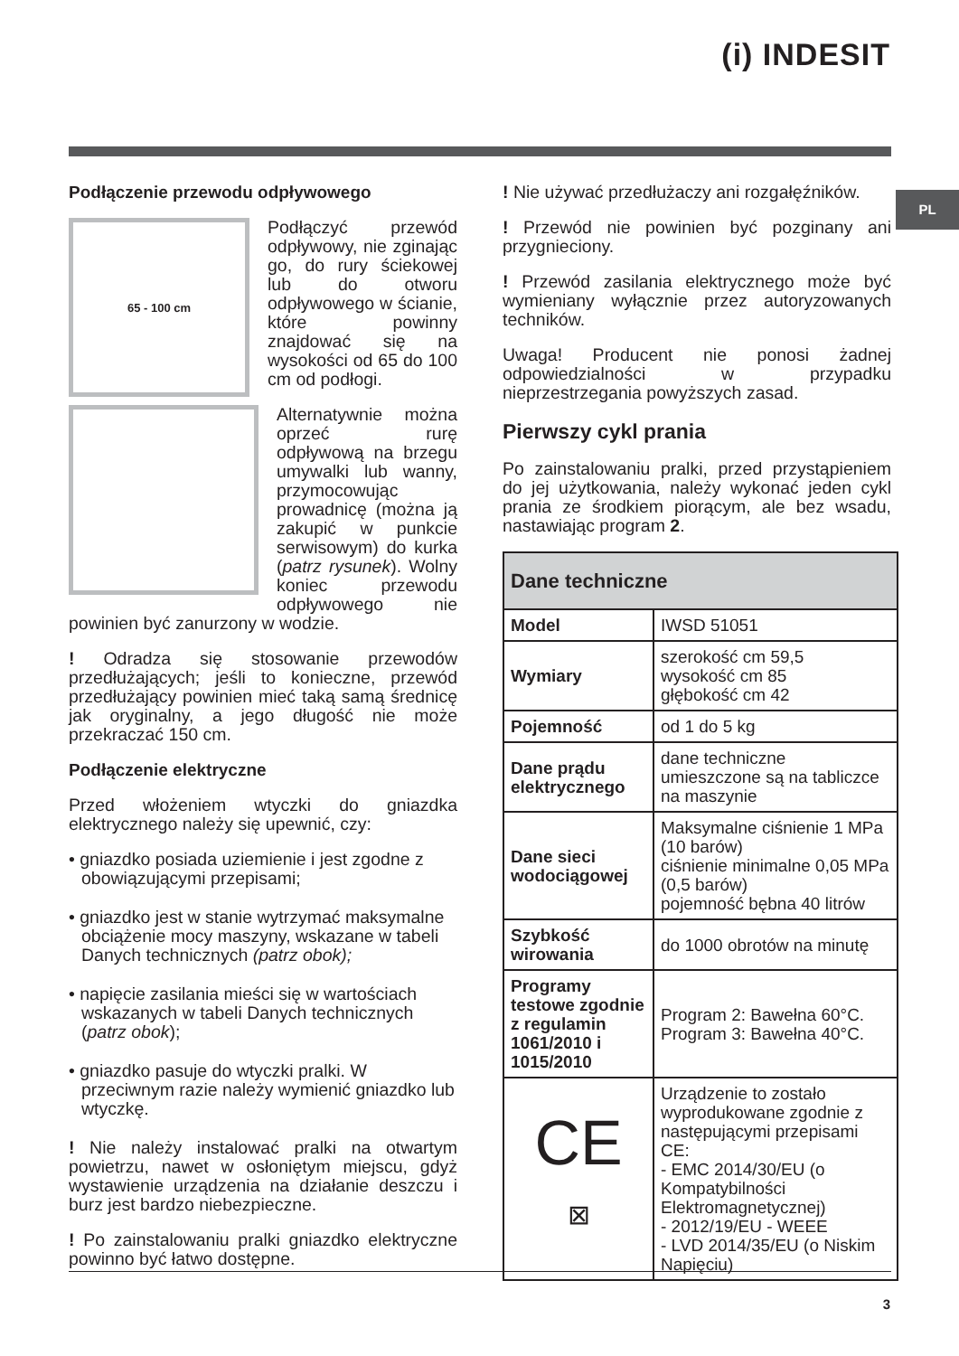(i) INDESIT
PL
Podłączenie przewodu odpływowego
65 - 100 cm
Podłączyć przewód odpływowy, nie zginając go, do rury ściekowej lub do otworu odpływowego w ścianie, które powinny znajdować się na wysokości od 65 do 100 cm od podłogi.
Alternatywnie można oprzeć rurę odpływową na brzegu umywalki lub wanny, przymocowując prowadnicę (można ją zakupić w punkcie serwisowym) do kurka (patrz rysunek). Wolny koniec przewodu odpływowego nie powinien być zanurzony w wodzie.
! Odradza się stosowanie przewodów przedłużających; jeśli to konieczne, przewód przedłużający powinien mieć taką samą średnicę jak oryginalny, a jego długość nie może przekraczać 150 cm.
Podłączenie elektryczne
Przed włożeniem wtyczki do gniazdka elektrycznego należy się upewnić, czy:
• gniazdko posiada uziemienie i jest zgodne z obowiązującymi przepisami;
• gniazdko jest w stanie wytrzymać maksymalne obciążenie mocy maszyny, wskazane w tabeli Danych technicznych (patrz obok);
• napięcie zasilania mieści się w wartościach wskazanych w tabeli Danych technicznych (patrz obok);
• gniazdko pasuje do wtyczki pralki. W przeciwnym razie należy wymienić gniazdko lub wtyczkę.
! Nie należy instalować pralki na otwartym powietrzu, nawet w osłoniętym miejscu, gdyż wystawienie urządzenia na działanie deszczu i burz jest bardzo niebezpieczne.
! Po zainstalowaniu pralki gniazdko elektryczne powinno być łatwo dostępne.
! Nie używać przedłużaczy ani rozgałęźników.
! Przewód nie powinien być pozginany ani przygnieciony.
! Przewód zasilania elektrycznego może być wymieniany wyłącznie przez autoryzowanych techników.
Uwaga! Producent nie ponosi żadnej odpowiedzialności w przypadku nieprzestrzegania powyższych zasad.
Pierwszy cykl prania
Po zainstalowaniu pralki, przed przystąpieniem do jej użytkowania, należy wykonać jeden cykl prania ze środkiem piorącym, ale bez wsadu, nastawiając program 2.
| Dane techniczne | |
| --- | --- |
| Model | IWSD 51051 |
| Wymiary | szerokość cm 59,5 wysokość cm 85 głębokość cm 42 |
| Pojemność | od 1 do 5 kg |
| Dane prądu elektrycznego | dane techniczne umieszczone są na tabliczce na maszynie |
| Dane sieci wodociągowej | Maksymalne ciśnienie 1 MPa (10 barów) ciśnienie minimalne 0,05 MPa (0,5 barów) pojemność bębna 40 litrów |
| Szybkość wirowania | do 1000 obrotów na minutę |
| Programy testowe zgodnie z regulamin 1061/2010 i 1015/2010 | Program 2: Bawełna 60°C. Program 3: Bawełna 40°C. |
| CE ⊠ | Urządzenie to zostało wyprodukowane zgodnie z następującymi przepisami CE: - EMC 2014/30/EU (o Kompatybilności Elektromagnetycznej) - 2012/19/EU - WEEE - LVD 2014/35/EU (o Niskim Napięciu) |
3